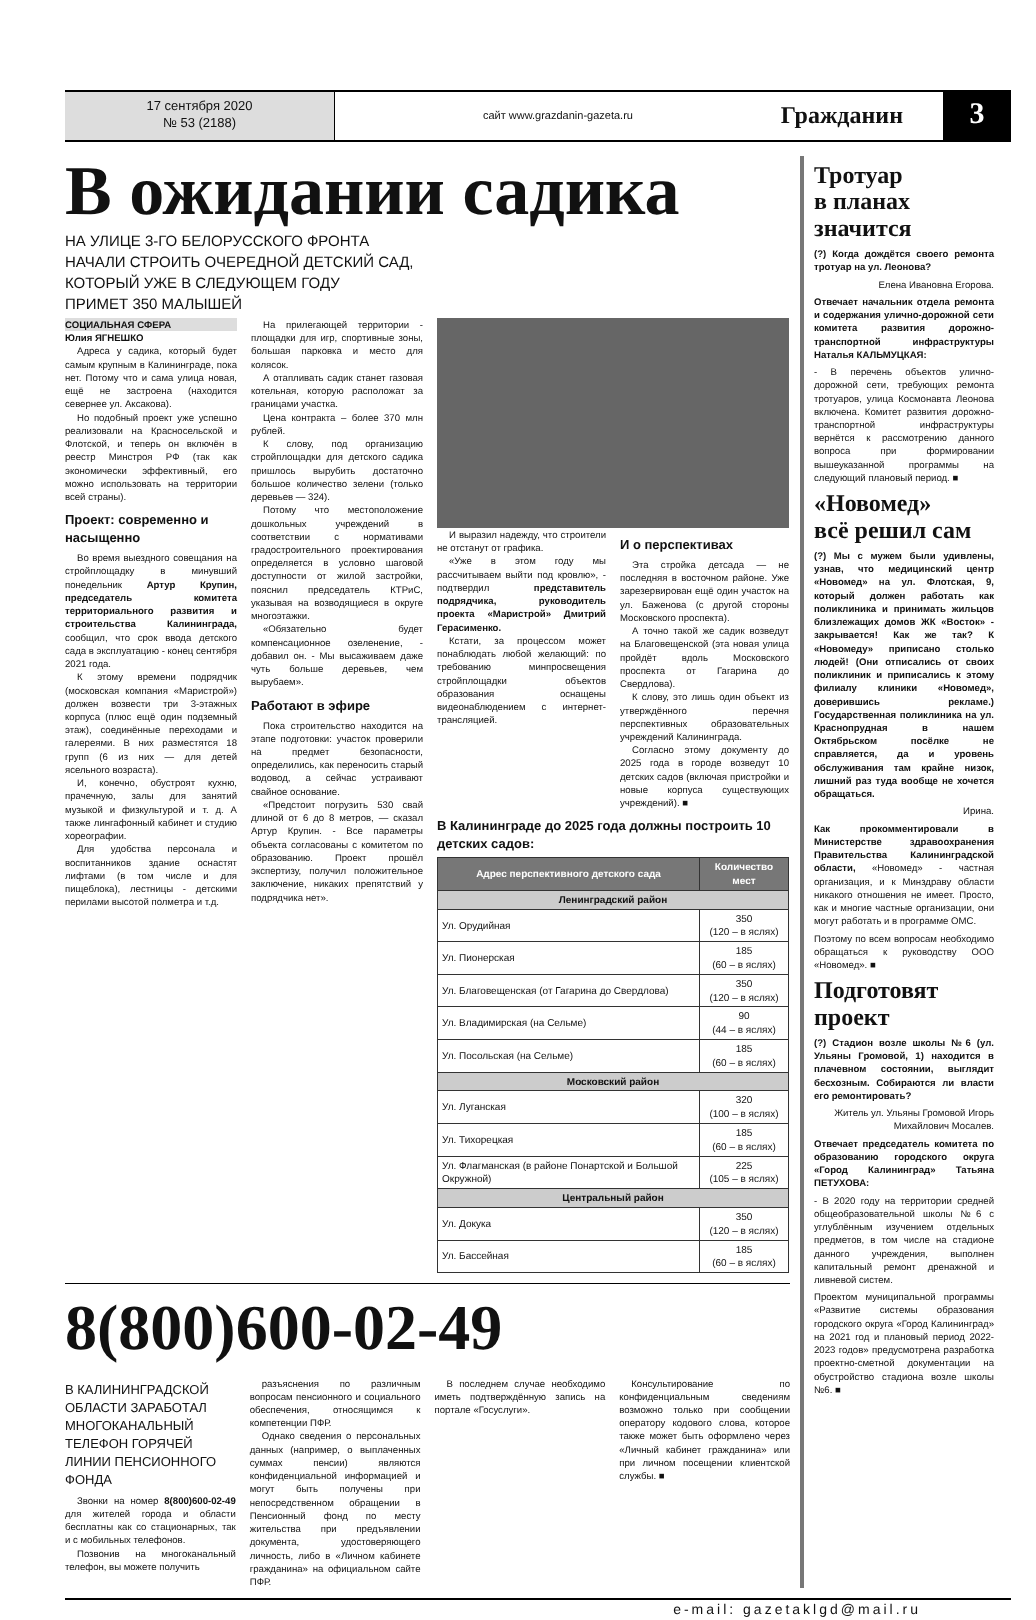17 сентября 2020
№ 53 (2188)
сайт www.grazdanin-gazeta.ru
Гражданин
3
В ожидании садика
НА УЛИЦЕ 3-ГО БЕЛОРУССКОГО ФРОНТА
НАЧАЛИ СТРОИТЬ ОЧЕРЕДНОЙ ДЕТСКИЙ САД,
КОТОРЫЙ УЖЕ В СЛЕДУЮЩЕМ ГОДУ
ПРИМЕТ 350 МАЛЫШЕЙ
СОЦИАЛЬНАЯ СФЕРА
Юлия ЯГНЕШКО
Адреса у садика, который будет самым крупным в Калининграде, пока нет. Потому что и сама улица новая, ещё не застроена (находится севернее ул. Аксакова).
Но подобный проект уже успешно реализовали на Красносельской и Флотской, и теперь он включён в реестр Минстроя РФ (так как экономически эффективный, его можно использовать на территории всей страны).
Проект: современно и насыщенно
Во время выездного совещания на стройплощадку в минувший понедельник Артур Крупин, председатель комитета территориального развития и строительства Калининграда, сообщил, что срок ввода детского сада в эксплуатацию - конец сентября 2021 года.
К этому времени подрядчик (московская компания «Маристрой») должен возвести три 3-этажных корпуса (плюс ещё один подземный этаж), соединённые переходами и галереями. В них разместятся 18 групп (6 из них — для детей ясельного возраста).
И, конечно, обустроят кухню, прачечную, залы для занятий музыкой и физкультурой и т. д. А также лингафонный кабинет и студию хореографии.
Для удобства персонала и воспитанников здание оснастят лифтами (в том числе и для пищеблока), лестницы - детскими перилами высотой полметра и т.д.
На прилегающей территории - площадки для игр, спортивные зоны, большая парковка и место для колясок.
А отапливать садик станет газовая котельная, которую расположат за границами участка.
Цена контракта – более 370 млн рублей.
К слову, под организацию стройплощадки для детского садика пришлось вырубить достаточно большое количество зелени (только деревьев — 324).
Потому что местоположение дошкольных учреждений в соответствии с нормативами градостроительного проектирования определяется в условно шаговой доступности от жилой застройки, пояснил председатель КТРиС, указывая на возводящиеся в округе многоэтажки.
«Обязательно будет компенсационное озеленение, - добавил он. - Мы высаживаем даже чуть больше деревьев, чем вырубаем».
Работают в эфире
Пока строительство находится на этапе подготовки: участок проверили на предмет безопасности, определились, как переносить старый водовод, а сейчас устраивают свайное основание.
«Предстоит погрузить 530 свай длиной от 6 до 8 метров, — сказал Артур Крупин. - Все параметры объекта согласованы с комитетом по образованию. Проект прошёл экспертизу, получил положительное заключение, никаких препятствий у подрядчика нет».
И выразил надежду, что строители не отстанут от графика.
«Уже в этом году мы рассчитываем выйти под кровлю», - подтвердил представитель подрядчика, руководитель проекта «Маристрой» Дмитрий Герасименко.
Кстати, за процессом может понаблюдать любой желающий: по требованию минпросвещения стройплощадки объектов образования оснащены видеонаблюдением с интернет-трансляцией.
И о перспективах
Эта стройка детсада — не последняя в восточном районе. Уже зарезервирован ещё один участок на ул. Баженова (с другой стороны Московского проспекта).
А точно такой же садик возведут на Благовещенской (эта новая улица пройдёт вдоль Московского проспекта от Гагарина до Свердлова).
К слову, это лишь один объект из утверждённого перечня перспективных образовательных учреждений Калининграда.
Согласно этому документу до 2025 года в городе возведут 10 детских садов (включая пристройки и новые корпуса существующих учреждений). ■
В Калининграде до 2025 года должны построить 10 детских садов:
| Адрес перспективного детского сада | Количество мест |
| --- | --- |
| Ленинградский район | |
| Ул. Орудийная | 350 (120 – в яслях) |
| Ул. Пионерская | 185 (60 – в яслях) |
| Ул. Благовещенская (от Гагарина до Свердлова) | 350 (120 – в яслях) |
| Ул. Владимирская (на Сельме) | 90 (44 – в яслях) |
| Ул. Посольская (на Сельме) | 185 (60 – в яслях) |
| Московский район | |
| Ул. Луганская | 320 (100 – в яслях) |
| Ул. Тихорецкая | 185 (60 – в яслях) |
| Ул. Флагманская (в районе Понартской и Большой Окружной) | 225 (105 – в яслях) |
| Центральный район | |
| Ул. Докука | 350 (120 – в яслях) |
| Ул. Бассейная | 185 (60 – в яслях) |
8(800)600-02-49
В КАЛИНИНГРАДСКОЙ ОБЛАСТИ ЗАРАБОТАЛ МНОГОКАНАЛЬНЫЙ ТЕЛЕФОН ГОРЯЧЕЙ ЛИНИИ ПЕНСИОННОГО ФОНДА
Звонки на номер 8(800)600-02-49 для жителей города и области бесплатны как со стационарных, так и с мобильных телефонов.
Позвонив на многоканальный телефон, вы можете получить
разъяснения по различным вопросам пенсионного и социального обеспечения, относящимся к компетенции ПФР.
Однако сведения о персональных данных (например, о выплаченных суммах пенсии) являются конфиденциальной информацией и могут быть получены при непосредственном обращении в Пенсионный фонд по месту жительства при предъявлении документа, удостоверяющего личность, либо в «Личном кабинете гражданина» на официальном сайте ПФР.
В последнем случае необходимо иметь подтверждённую запись на портале «Госуслуги».
Консультирование по конфиденциальным сведениям возможно только при сообщении оператору кодового слова, которое также может быть оформлено через «Личный кабинет гражданина» или при личном посещении клиентской службы. ■
Тротуар
в планах значится
(?) Когда дождётся своего ремонта тротуар на ул. Леонова?
Елена Ивановна Егорова.
Отвечает начальник отдела ремонта и содержания улично-дорожной сети комитета развития дорожно-транспортной инфраструктуры Наталья КАЛЬМУЦКАЯ:
- В перечень объектов улично-дорожной сети, требующих ремонта тротуаров, улица Космонавта Леонова включена. Комитет развития дорожно-транспортной инфраструктуры вернётся к рассмотрению данного вопроса при формировании вышеуказанной программы на следующий плановый период. ■
«Новомед»
всё решил сам
(?) Мы с мужем были удивлены, узнав, что медицинский центр «Новомед» на ул. Флотская, 9, который должен работать как поликлиника и принимать жильцов близлежащих домов ЖК «Восток» - закрывается! Как же так? К «Новомеду» приписано столько людей! (Они отписались от своих поликлиник и приписались к этому филиалу клиники «Новомед», доверившись рекламе.) Государственная поликлиника на ул. Краснопрудная в нашем Октябрьском посёлке не справляется, да и уровень обслуживания там крайне низок, лишний раз туда вообще не хочется обращаться.
Ирина.
Как прокомментировали в Министерстве здравоохранения Правительства Калининградской области, «Новомед» - частная организация, и к Минздраву области никакого отношения не имеет. Просто, как и многие частные организации, они могут работать и в программе ОМС.
Поэтому по всем вопросам необходимо обращаться к руководству ООО «Новомед». ■
Подготовят проект
(?) Стадион возле школы №6 (ул. Ульяны Громовой, 1) находится в плачевном состоянии, выглядит бесхозным. Собираются ли власти его ремонтировать?
Житель ул. Ульяны Громовой Игорь Михайлович Мосалев.
Отвечает председатель комитета по образованию городского округа «Город Калининград» Татьяна ПЕТУХОВА:
- В 2020 году на территории средней общеобразовательной школы №6 с углублённым изучением отдельных предметов, в том числе на стадионе данного учреждения, выполнен капитальный ремонт дренажной и ливневой систем.
Проектом муниципальной программы «Развитие системы образования городского округа «Город Калининград» на 2021 год и плановый период 2022-2023 годов» предусмотрена разработка проектно-сметной документации на обустройство стадиона возле школы №6. ■
e-mail: gazetaklgd@mail.ru